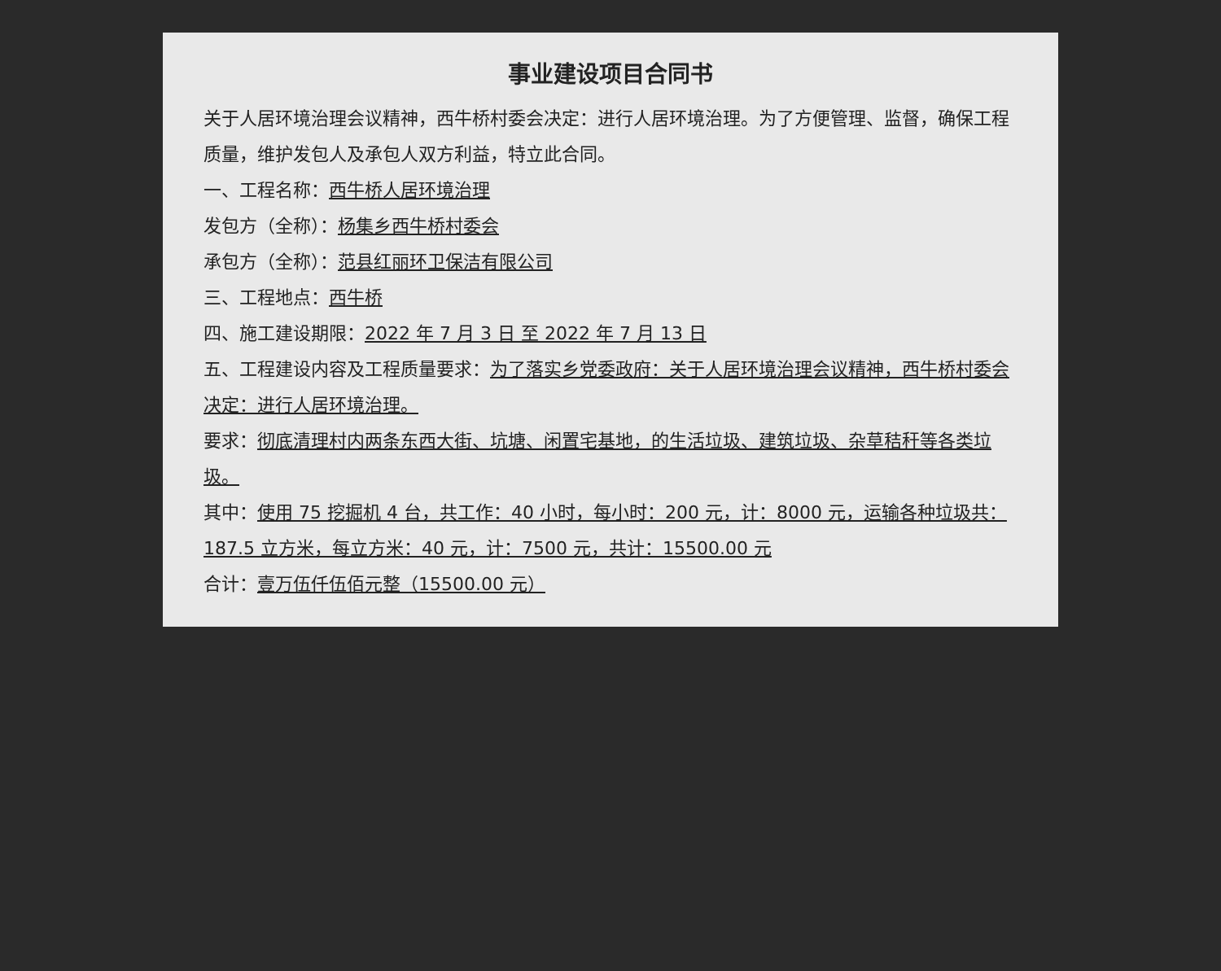事业建设项目合同书
关于人居环境治理会议精神，西牛桥村委会决定：进行人居环境治理。为了方便管理、监督，确保工程质量，维护发包人及承包人双方利益，特立此合同。
一、工程名称：西牛桥人居环境治理
发包方（全称）：杨集乡西牛桥村委会
承包方（全称）：范县红丽环卫保洁有限公司
三、工程地点：西牛桥
四、施工建设期限：2022 年 7 月 3 日 至 2022 年 7 月 13 日
五、工程建设内容及工程质量要求：为了落实乡党委政府：关于人居环境治理会议精神，西牛桥村委会决定：进行人居环境治理。
要求：彻底清理村内两条东西大街、坑塘、闲置宅基地，的生活垃圾、建筑垃圾、杂草秸秆等各类垃圾。
其中：使用 75 挖掘机 4 台，共工作：40 小时，每小时：200 元，计：8000 元，运输各种垃圾共：187.5 立方米，每立方米：40 元，计：7500 元，共计：15500.00 元
合计：壹万伍仟伍佰元整（15500.00 元）